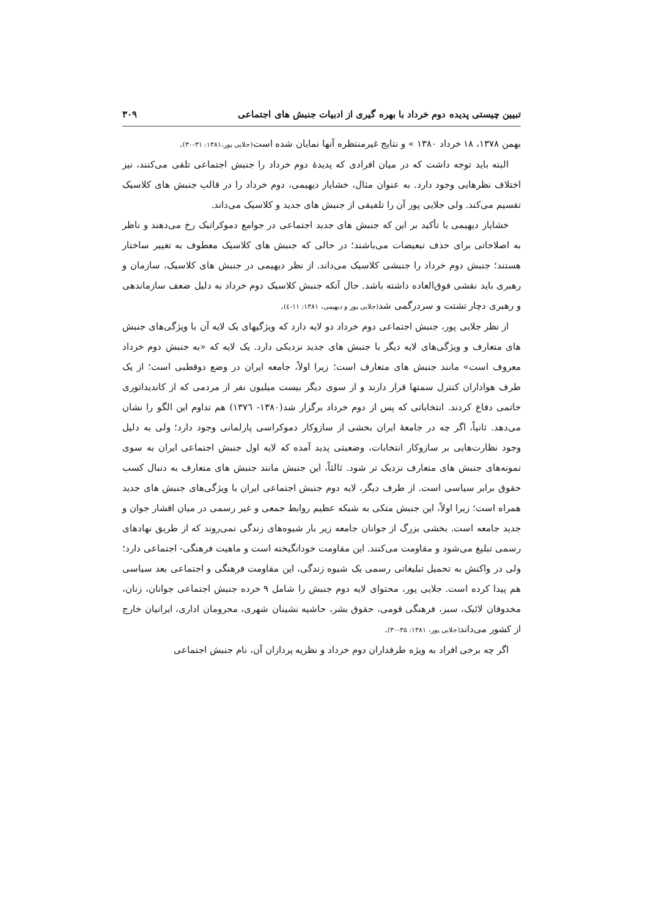تبیین چیستی پدیده دوم خرداد با بهره گیری از ادبیات جنبش های اجتماعی ۳۰۹
بهمن ۱۳۷۸، ۱۸ خرداد ۱۳۸۰ » و نتایج غیرمنتظره آنها نمایان شده است(جلایی پور،۱۳۸۱: ۳۱-۳۰).
البته باید توجه داشت که در میان افرادی که پدیدهٔ دوم خرداد را جنبش اجتماعی تلقی می‌کنند، نیز اختلاف نظرهایی وجود دارد. به عنوان مثال، خشایار دیهیمی، دوم خرداد را در قالب جنبش های کلاسیک تقسیم می‌کند. ولی جلایی پور آن را تلفیقی از جنبش های جدید و کلاسیک می‌داند.
خشایار دیهیمی با تأکید بر این که جنبش های جدید اجتماعی در جوامع دموکراتیک رخ می‌دهند و ناظر به اصلاحاتی برای حذف تبعیضات می‌باشند؛ در حالی که جنبش های کلاسیک معطوف به تغییر ساختار هستند؛ جنبش دوم خرداد را جنبشی کلاسیک می‌داند. از نظر دیهیمی در جنبش های کلاسیک، سازمان و رهبری باید نقشی فوق‌العاده داشته باشد. حال آنکه جنبش کلاسیک دوم خرداد به دلیل ضعف سازماندهی و رهبری دچار تشتت و سردرگمی شد(جلایی پور و دیهیمی، ۱۳۸۱: ۱۱-٤).
از نظر جلایی پور، جنبش اجتماعی دوم خرداد دو لایه دارد که ویژگیهای یک لایه آن با ویژگی‌های جنبش های متعارف و ویژگی‌های لایه دیگر با جنبش های جدید نزدیکی دارد. یک لایه که «به جنبش دوم خرداد معروف است» مانند جنبش های متعارف است؛ زیرا اولاً، جامعه ایران در وضع دوقطبی است؛ از یک طرف هواداران کنترل سمتها قرار دارند و از سوی دیگر بیست میلیون نفر از مردمی که از کاندیداتوری خاتمی دفاع کردند. انتخاباتی که پس از دوم خرداد برگزار شد(۱۳۸۰- ۱۳۷٦) هم تداوم این الگو را نشان می‌دهد. ثانیاً، اگر چه در جامعهٔ ایران بخشی از سازوکار دموکراسی پارلمانی وجود دارد؛ ولی به دلیل وجود نظارت‌هایی بر سازوکار انتخابات، وضعیتی پدید آمده که لایه اول جنبش اجتماعی ایران به سوی نمونه‌های جنبش های متعارف نزدیک تر شود. ثالثاً، این جنبش مانند جنبش های متعارف به دنبال کسب حقوق برابر سیاسی است. از طرف دیگر، لایه دوم جنبش اجتماعی ایران با ویژگی‌های جنبش های جدید همراه است؛ زیرا اولاً، این جنبش متکی به شبکه عظیم روابط جمعی و غیر رسمی در میان اقشار جوان و جدید جامعه است. بخشی بزرگ از جوانان جامعه زیر بار شیوه‌های زندگی نمی‌روند که از طریق نهادهای رسمی تبلیغ می‌شود و مقاومت می‌کنند. این مقاومت خودانگیخته است و ماهیت فرهنگی- اجتماعی دارد؛ ولی در واکنش به تحمیل تبلیغاتی رسمی یک شیوه زندگی، این مقاومت فرهنگی و اجتماعی بعد سیاسی هم پیدا کرده است. جلایی پور، محتوای لایه دوم جنبش را شامل ۹ خرده جنبش اجتماعی جوانان، زنان، مخدوفان لائیک، سبز، فرهنگی قومی، حقوق بشر، حاشیه نشینان شهری، محرومان اداری، ایرانیان خارج از کشور می‌داند(جلایی پور، ۱۳۸۱: ۳۵-۳۰).
اگر چه برخی افراد به ویژه طرفداران دوم خرداد و نظریه پردازان آن، نام جنبش اجتماعی